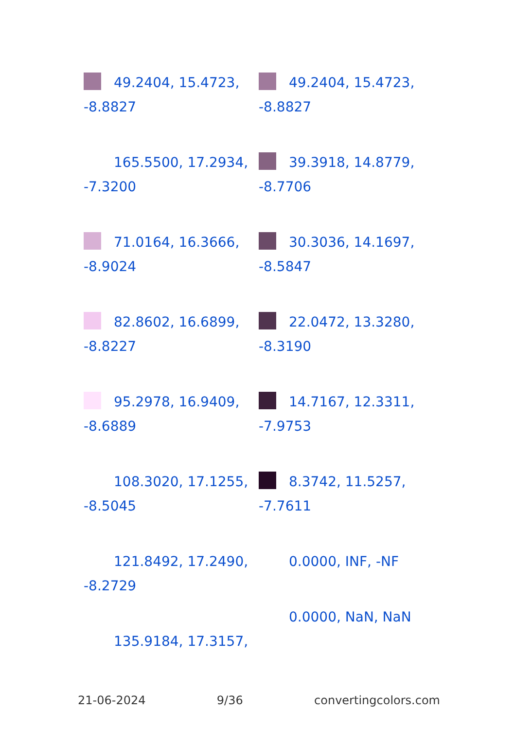49.2404, 15.4723, -8.8827
165.5500, 17.2934, -7.3200
71.0164, 16.3666, -8.9024
82.8602, 16.6899, -8.8227
95.2978, 16.9409, -8.6889
108.3020, 17.1255, -8.5045
121.8492, 17.2490, -8.2729
135.9184, 17.3157,
49.2404, 15.4723, -8.8827
39.3918, 14.8779, -8.7706
30.3036, 14.1697, -8.5847
22.0472, 13.3280, -8.3190
14.7167, 12.3311, -7.9753
8.3742, 11.5257, -7.7611
0.0000, INF, -NF
0.0000, NaN, NaN
21-06-2024 9/36 convertingcolors.com